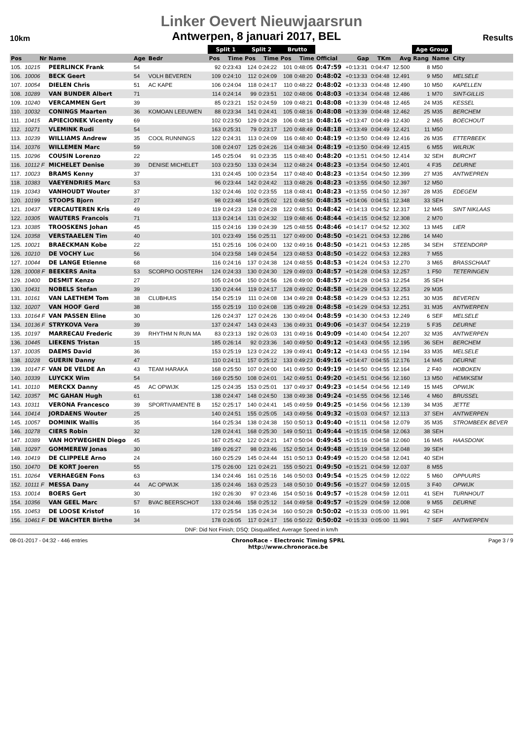Linker Oevert Nieuwjaarsrun
10km Antwerpen, 8 januari 2017, BEL Results
| | | | | | Split 1 | | Split 2 | | Brutto | | | | | | Age Group | | |
| --- | --- | --- | --- | --- | --- | --- | --- | --- | --- | --- | --- | --- | --- | --- | --- | --- | --- |
| Pos | Nr | Name | Age | Bedr | Pos | Time | Pos | Time | Pos | Time | Official | Gap | TKm | Avg | Rang | Name | City |
| 105. | 10215 | PEERLINCK Frank | 54 | | 92 | 0:23:43 | 124 | 0:24:22 | 101 | 0:48:05 | 0:47:59 | +0:13:31 | 0:04:47 | 12.500 | 8 | M50 | |
| 106. | 10006 | BECK Geert | 54 | VOLH BEVEREN | 109 | 0:24:10 | 112 | 0:24:09 | 108 | 0:48:20 | 0:48:02 | +0:13:33 | 0:04:48 | 12.491 | 9 | M50 | MELSELE |
| 107. | 10054 | DIELEN Chris | 51 | AC KAPE | 106 | 0:24:04 | 118 | 0:24:17 | 110 | 0:48:22 | 0:48:02 | +0:13:33 | 0:04:48 | 12.490 | 10 | M50 | KAPELLEN |
| 108. | 10289 | VAN BUNDER Albert | 71 | | 114 | 0:24:14 | 99 | 0:23:51 | 102 | 0:48:06 | 0:48:03 | +0:13:34 | 0:04:48 | 12.486 | 1 | M70 | SINT-GILLIS |
| 109. | 10240 | VERCAMMEN Gert | 39 | | 85 | 0:23:21 | 152 | 0:24:59 | 109 | 0:48:21 | 0:48:08 | +0:13:39 | 0:04:48 | 12.465 | 24 | M35 | KESSEL |
| 110. | 10032 | CONINGS Maarten | 36 | KOMOAN LEEUWEN | 88 | 0:23:34 | 141 | 0:24:41 | 105 | 0:48:16 | 0:48:08 | +0:13:39 | 0:04:48 | 12.462 | 25 | M35 | BERCHEM |
| 111. | 10415 | APIECIONEK Vicenty | 69 | | 102 | 0:23:50 | 129 | 0:24:28 | 106 | 0:48:18 | 0:48:16 | +0:13:47 | 0:04:49 | 12.430 | 2 | M65 | BOECHOUT |
| 112. | 10271 | VLEMINK Rudi | 54 | | 163 | 0:25:31 | 79 | 0:23:17 | 120 | 0:48:49 | 0:48:18 | +0:13:49 | 0:04:49 | 12.421 | 11 | M50 | |
| 113. | 10239 | WILLIAMS Andrew | 35 | COOL RUNNINGS | 122 | 0:24:31 | 113 | 0:24:09 | 116 | 0:48:40 | 0:48:19 | +0:13:50 | 0:04:49 | 12.416 | 26 | M35 | ETTERBEEK |
| 114. | 10376 | WILLEMEN Marc | 59 | | 108 | 0:24:07 | 125 | 0:24:26 | 114 | 0:48:34 | 0:48:19 | +0:13:50 | 0:04:49 | 12.415 | 6 | M55 | WILRIJK |
| 115. | 10296 | COUSIN Lorenzo | 22 | | 145 | 0:25:04 | 91 | 0:23:35 | 115 | 0:48:40 | 0:48:20 | +0:13:51 | 0:04:50 | 12.414 | 32 | SEH | BURCHT |
| 116. | 10112 F | MICHELET Denise | 39 | DENISE MICHELET | 103 | 0:23:50 | 133 | 0:24:34 | 112 | 0:48:24 | 0:48:23 | +0:13:54 | 0:04:50 | 12.401 | 4 | F35 | DEURNE |
| 117. | 10023 | BRAMS Kenny | 37 | | 131 | 0:24:45 | 100 | 0:23:54 | 117 | 0:48:40 | 0:48:23 | +0:13:54 | 0:04:50 | 12.399 | 27 | M35 | ANTWEPREN |
| 118. | 10383 | VAEYENDRIES Marc | 53 | | 96 | 0:23:44 | 142 | 0:24:42 | 113 | 0:48:26 | 0:48:23 | +0:13:55 | 0:04:50 | 12.397 | 12 | M50 | |
| 119. | 10343 | VANHOUDT Wouter | 37 | | 132 | 0:24:46 | 102 | 0:23:55 | 118 | 0:48:41 | 0:48:23 | +0:13:55 | 0:04:50 | 12.397 | 28 | M35 | EDEGEM |
| 120. | 10199 | STOOPS Bjorn | 27 | | 98 | 0:23:48 | 154 | 0:25:02 | 121 | 0:48:50 | 0:48:35 | +0:14:06 | 0:04:51 | 12.348 | 33 | SEH | |
| 121. | 10437 | VERCAUTEREN Kris | 49 | | 119 | 0:24:23 | 128 | 0:24:28 | 122 | 0:48:51 | 0:48:42 | +0:14:13 | 0:04:52 | 12.317 | 12 | M45 | SINT NIKLAAS |
| 122. | 10305 | WAUTERS Francois | 71 | | 113 | 0:24:14 | 131 | 0:24:32 | 119 | 0:48:46 | 0:48:44 | +0:14:15 | 0:04:52 | 12.308 | 2 | M70 | |
| 123. | 10385 | TROOSKENS Johan | 45 | | 115 | 0:24:16 | 139 | 0:24:39 | 125 | 0:48:55 | 0:48:46 | +0:14:17 | 0:04:52 | 12.302 | 13 | M45 | LIER |
| 124. | 10358 | VERSTAAELEN Tim | 40 | | 101 | 0:23:49 | 156 | 0:25:11 | 127 | 0:49:00 | 0:48:50 | +0:14:21 | 0:04:53 | 12.286 | 14 | M40 | |
| 125. | 10021 | BRAECKMAN Kobe | 22 | | 151 | 0:25:16 | 106 | 0:24:00 | 132 | 0:49:16 | 0:48:50 | +0:14:21 | 0:04:53 | 12.285 | 34 | SEH | STEENDORP |
| 126. | 10210 | DE VOCHY Luc | 56 | | 104 | 0:23:58 | 149 | 0:24:54 | 123 | 0:48:53 | 0:48:50 | +0:14:22 | 0:04:53 | 12.283 | 7 | M55 | |
| 127. | 10044 | DE LANGE Etienne | 68 | | 116 | 0:24:16 | 137 | 0:24:38 | 124 | 0:48:55 | 0:48:53 | +0:14:24 | 0:04:53 | 12.270 | 3 | M65 | BRASSCHAAT |
| 128. | 10008 F | BEEKERS Anita | 53 | SCORPIO OOSTERH | 124 | 0:24:33 | 130 | 0:24:30 | 129 | 0:49:03 | 0:48:57 | +0:14:28 | 0:04:53 | 12.257 | 1 | F50 | TETERINGEN |
| 129. | 10400 | DESMIT Kenzo | 27 | | 105 | 0:24:04 | 150 | 0:24:56 | 126 | 0:49:00 | 0:48:57 | +0:14:28 | 0:04:53 | 12.254 | 35 | SEH | |
| 130. | 10431 | NOBELS Stefan | 39 | | 130 | 0:24:44 | 119 | 0:24:17 | 128 | 0:49:02 | 0:48:58 | +0:14:29 | 0:04:53 | 12.253 | 29 | M35 | |
| 131. | 10161 | VAN LAETHEM Tom | 38 | CLUBHUIS | 154 | 0:25:19 | 111 | 0:24:08 | 134 | 0:49:28 | 0:48:58 | +0:14:29 | 0:04:53 | 12.251 | 30 | M35 | BEVEREN |
| 132. | 10207 | VAN HOOF Gerd | 38 | | 155 | 0:25:19 | 110 | 0:24:08 | 135 | 0:49:28 | 0:48:58 | +0:14:29 | 0:04:53 | 12.251 | 31 | M35 | ANTWERPEN |
| 133. | 10164 F | VAN PASSEN Eline | 30 | | 126 | 0:24:37 | 127 | 0:24:26 | 130 | 0:49:04 | 0:48:59 | +0:14:30 | 0:04:53 | 12.249 | 6 | SEF | MELSELE |
| 134. | 10136 F | STRYKOVA Vera | 39 | | 137 | 0:24:47 | 143 | 0:24:43 | 136 | 0:49:31 | 0:49:06 | +0:14:37 | 0:04:54 | 12.219 | 5 | F35 | DEURNE |
| 135. | 10197 | MARRECAU Frederic | 39 | RHYTHM N RUN MA | 83 | 0:23:13 | 192 | 0:26:03 | 131 | 0:49:16 | 0:49:09 | +0:14:40 | 0:04:54 | 12.207 | 32 | M35 | ANTWERPEN |
| 136. | 10445 | LIEKENS Tristan | 15 | | 185 | 0:26:14 | 92 | 0:23:36 | 140 | 0:49:50 | 0:49:12 | +0:14:43 | 0:04:55 | 12.195 | 36 | SEH | BERCHEM |
| 137. | 10035 | DAEMS David | 36 | | 153 | 0:25:19 | 123 | 0:24:22 | 139 | 0:49:41 | 0:49:12 | +0:14:43 | 0:04:55 | 12.194 | 33 | M35 | MELSELE |
| 138. | 10228 | GUERIN Danny | 47 | | 110 | 0:24:11 | 157 | 0:25:12 | 133 | 0:49:23 | 0:49:16 | +0:14:47 | 0:04:55 | 12.176 | 14 | M45 | DEURNE |
| 139. | 10147 F | VAN DE VELDE An | 43 | TEAM HARAKA | 168 | 0:25:50 | 107 | 0:24:00 | 141 | 0:49:50 | 0:49:19 | +0:14:50 | 0:04:55 | 12.164 | 2 | F40 | HOBOKEN |
| 140. | 10339 | LUYCKX Wim | 54 | | 169 | 0:25:50 | 108 | 0:24:01 | 142 | 0:49:51 | 0:49:20 | +0:14:51 | 0:04:56 | 12.160 | 13 | M50 | HEMIKSEM |
| 141. | 10110 | MERCKX Danny | 45 | AC OPWIJK | 125 | 0:24:35 | 153 | 0:25:01 | 137 | 0:49:37 | 0:49:23 | +0:14:54 | 0:04:56 | 12.149 | 15 | M45 | OPWIJK |
| 142. | 10357 | MC GAHAN Hugh | 61 | | 138 | 0:24:47 | 148 | 0:24:50 | 138 | 0:49:38 | 0:49:24 | +0:14:55 | 0:04:56 | 12.146 | 4 | M60 | BRUSSEL |
| 143. | 10311 | VERONA Francesco | 39 | SPORTIVAMENTE B | 152 | 0:25:17 | 140 | 0:24:41 | 145 | 0:49:59 | 0:49:25 | +0:14:56 | 0:04:56 | 12.139 | 34 | M35 | JETTE |
| 144. | 10414 | JORDAENS Wouter | 25 | | 140 | 0:24:51 | 155 | 0:25:05 | 143 | 0:49:56 | 0:49:32 | +0:15:03 | 0:04:57 | 12.113 | 37 | SEH | ANTWERPEN |
| 145. | 10057 | DOMINIK Wallis | 35 | | 164 | 0:25:34 | 138 | 0:24:38 | 150 | 0:50:13 | 0:49:40 | +0:15:11 | 0:04:58 | 12.079 | 35 | M35 | STROMBEEK BEVER |
| 146. | 10278 | CIERS Robin | 32 | | 128 | 0:24:41 | 168 | 0:25:30 | 149 | 0:50:11 | 0:49:44 | +0:15:15 | 0:04:58 | 12.063 | 38 | SEH | |
| 147. | 10389 | VAN HOYWEGHEN Diego | 45 | | 167 | 0:25:42 | 122 | 0:24:21 | 147 | 0:50:04 | 0:49:45 | +0:15:16 | 0:04:58 | 12.060 | 16 | M45 | HAASDONK |
| 148. | 10297 | GOMMEREW Jonas | 30 | | 189 | 0:26:27 | 98 | 0:23:46 | 152 | 0:50:14 | 0:49:48 | +0:15:19 | 0:04:58 | 12.048 | 39 | SEH | |
| 149. | 10419 | DE CLIPPELE Arno | 24 | | 160 | 0:25:29 | 145 | 0:24:44 | 151 | 0:50:13 | 0:49:49 | +0:15:20 | 0:04:58 | 12.041 | 40 | SEH | |
| 150. | 10470 | DE KORT Joeren | 55 | | 175 | 0:26:00 | 121 | 0:24:21 | 155 | 0:50:21 | 0:49:50 | +0:15:21 | 0:04:59 | 12.037 | 8 | M55 | |
| 151. | 10264 | VERHAEGEN Fons | 63 | | 134 | 0:24:46 | 161 | 0:25:16 | 146 | 0:50:03 | 0:49:54 | +0:15:25 | 0:04:59 | 12.022 | 5 | M60 | OPPUURS |
| 152. | 10111 F | MESSA Dany | 44 | AC OPWIJK | 135 | 0:24:46 | 163 | 0:25:23 | 148 | 0:50:10 | 0:49:56 | +0:15:27 | 0:04:59 | 12.015 | 3 | F40 | OPWIJK |
| 153. | 10014 | BOERS Gert | 30 | | 192 | 0:26:30 | 97 | 0:23:46 | 154 | 0:50:16 | 0:49:57 | +0:15:28 | 0:04:59 | 12.011 | 41 | SEH | TURNHOUT |
| 154. | 10356 | VAN GEEL Marc | 57 | BVAC BEERSCHOT | 133 | 0:24:46 | 158 | 0:25:12 | 144 | 0:49:58 | 0:49:57 | +0:15:29 | 0:04:59 | 12.008 | 9 | M55 | DEURNE |
| 155. | 10453 | DE LOOSE Kristof | 16 | | 172 | 0:25:54 | 135 | 0:24:34 | 160 | 0:50:28 | 0:50:02 | +0:15:33 | 0:05:00 | 11.991 | 42 | SEH | |
| 156. | 10461 F | DE WACHTER Birthe | 34 | | 178 | 0:26:05 | 117 | 0:24:17 | 156 | 0:50:22 | 0:50:02 | +0:15:33 | 0:05:00 | 11.991 | 7 | SEF | ANTWERPEN |
DNF: Did Not Finish; DSQ: Disqualified; Average Speed in km/h
08-01-2017 - 04:32 - 446 entries ChronoRace - Electronic Timing SPRL
http://www.chronorace.be Page 3 / 9